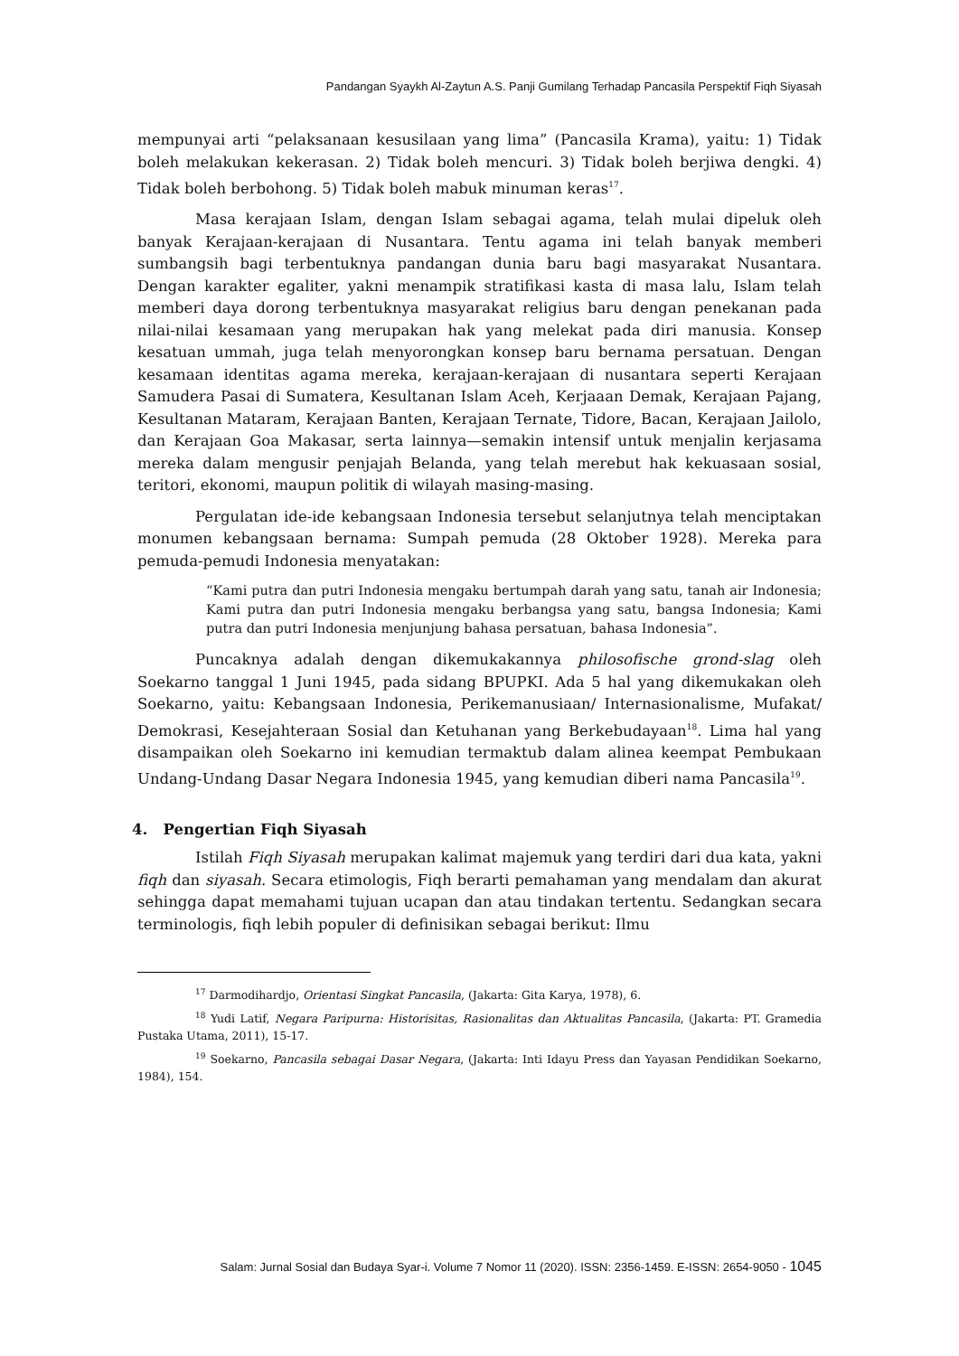Pandangan Syaykh Al-Zaytun A.S. Panji Gumilang Terhadap Pancasila Perspektif Fiqh Siyasah
mempunyai arti “pelaksanaan kesusilaan yang lima” (Pancasila Krama), yaitu: 1) Tidak boleh melakukan kekerasan. 2) Tidak boleh mencuri. 3) Tidak boleh berjiwa dengki. 4) Tidak boleh berbohong. 5) Tidak boleh mabuk minuman keras<sup>17</sup>.
Masa kerajaan Islam, dengan Islam sebagai agama, telah mulai dipeluk oleh banyak Kerajaan-kerajaan di Nusantara. Tentu agama ini telah banyak memberi sumbangsih bagi terbentuknya pandangan dunia baru bagi masyarakat Nusantara. Dengan karakter egaliter, yakni menampik stratifikasi kasta di masa lalu, Islam telah memberi daya dorong terbentuknya masyarakat religius baru dengan penekanan pada nilai-nilai kesamaan yang merupakan hak yang melekat pada diri manusia. Konsep kesatuan ummah, juga telah menyorongkan konsep baru bernama persatuan. Dengan kesamaan identitas agama mereka, kerajaan-kerajaan di nusantara seperti Kerajaan Samudera Pasai di Sumatera, Kesultanan Islam Aceh, Kerjaaan Demak, Kerajaan Pajang, Kesultanan Mataram, Kerajaan Banten, Kerajaan Ternate, Tidore, Bacan, Kerajaan Jailolo, dan Kerajaan Goa Makasar, serta lainnya—semakin intensif untuk menjalin kerjasama mereka dalam mengusir penjajah Belanda, yang telah merebut hak kekuasaan sosial, teritori, ekonomi, maupun politik di wilayah masing-masing.
Pergulatan ide-ide kebangsaan Indonesia tersebut selanjutnya telah menciptakan monumen kebangsaan bernama: Sumpah pemuda (28 Oktober 1928). Mereka para pemuda-pemudi Indonesia menyatakan:
“Kami putra dan putri Indonesia mengaku bertumpah darah yang satu, tanah air Indonesia; Kami putra dan putri Indonesia mengaku berbangsa yang satu, bangsa Indonesia; Kami putra dan putri Indonesia menjunjung bahasa persatuan, bahasa Indonesia”.
Puncaknya adalah dengan dikemukakannya philosofische grond-slag oleh Soekarno tanggal 1 Juni 1945, pada sidang BPUPKI. Ada 5 hal yang dikemukakan oleh Soekarno, yaitu: Kebangsaan Indonesia, Perikemanusiaan/ Internasionalisme, Mufakat/ Demokrasi, Kesejahteraan Sosial dan Ketuhanan yang Berkebudayaan<sup>18</sup>. Lima hal yang disampaikan oleh Soekarno ini kemudian termaktub dalam alinea keempat Pembukaan Undang-Undang Dasar Negara Indonesia 1945, yang kemudian diberi nama Pancasila<sup>19</sup>.
4. Pengertian Fiqh Siyasah
Istilah Fiqh Siyasah merupakan kalimat majemuk yang terdiri dari dua kata, yakni fiqh dan siyasah. Secara etimologis, Fiqh berarti pemahaman yang mendalam dan akurat sehingga dapat memahami tujuan ucapan dan atau tindakan tertentu. Sedangkan secara terminologis, fiqh lebih populer di definisikan sebagai berikut: Ilmu
<sup>17</sup> Darmodihardjo, Orientasi Singkat Pancasila, (Jakarta: Gita Karya, 1978), 6.
<sup>18</sup> Yudi Latif, Negara Paripurna: Historisitas, Rasionalitas dan Aktualitas Pancasila, (Jakarta: PT. Gramedia Pustaka Utama, 2011), 15-17.
<sup>19</sup> Soekarno, Pancasila sebagai Dasar Negara, (Jakarta: Inti Idayu Press dan Yayasan Pendidikan Soekarno, 1984), 154.
Salam: Jurnal Sosial dan Budaya Syar-i. Volume 7 Nomor 11 (2020). ISSN: 2356-1459. E-ISSN: 2654-9050 - 1045